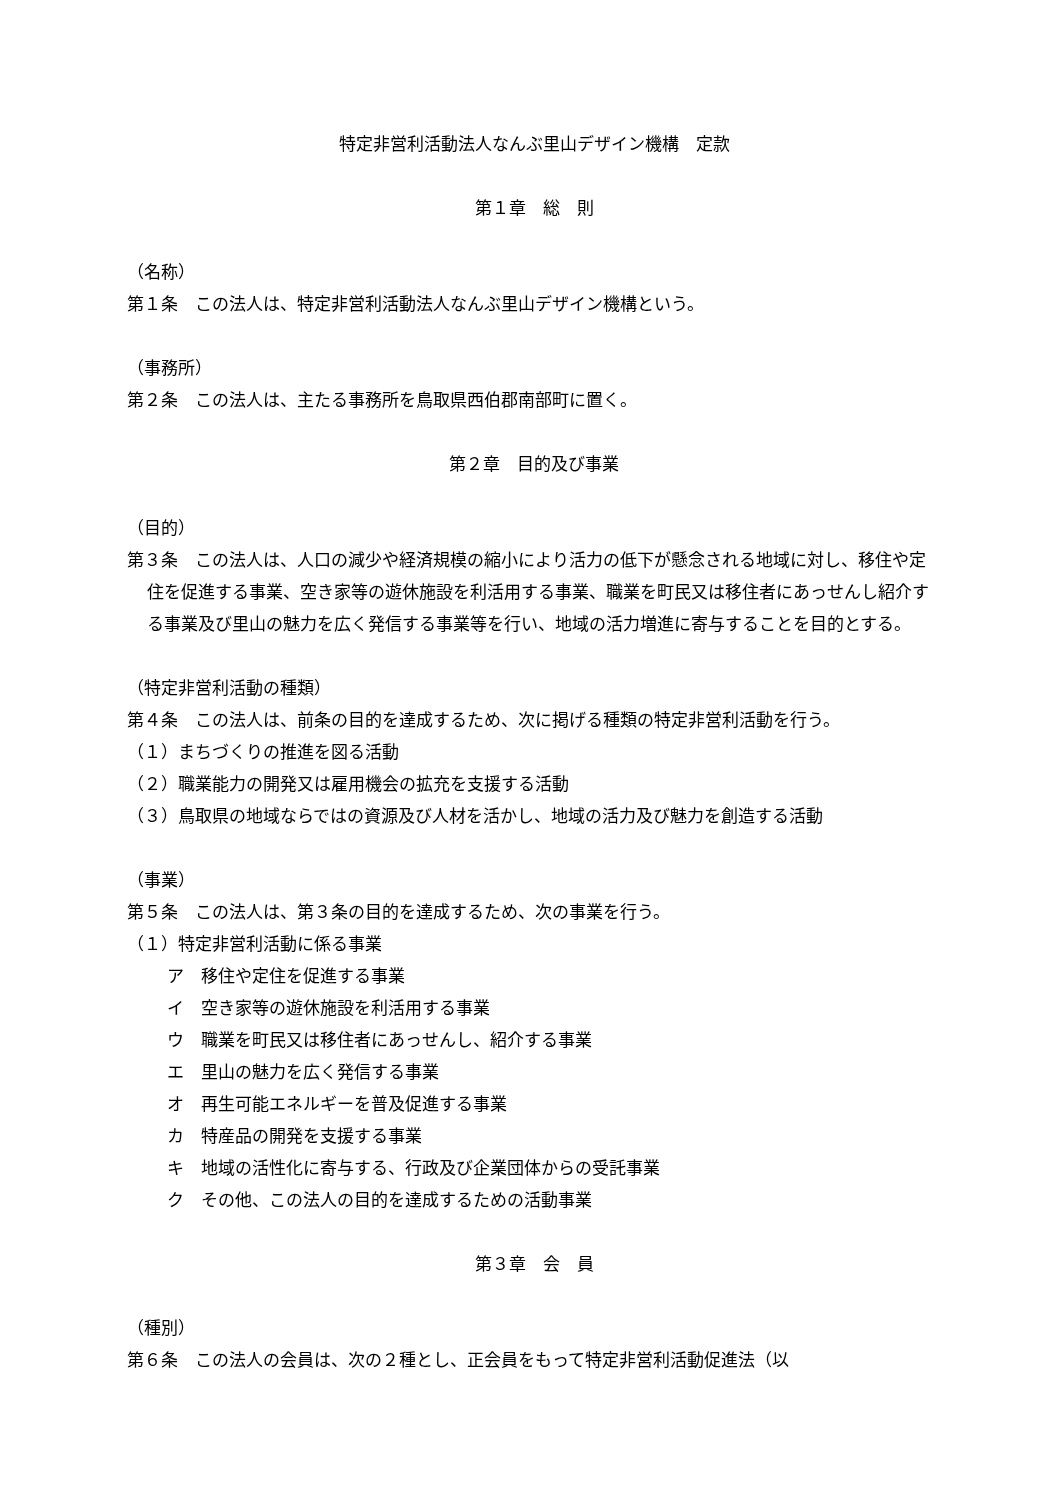特定非営利活動法人なんぶ里山デザイン機構　定款
第１章　総　則
（名称）
第１条　この法人は、特定非営利活動法人なんぶ里山デザイン機構という。
（事務所）
第２条　この法人は、主たる事務所を鳥取県西伯郡南部町に置く。
第２章　目的及び事業
（目的）
第３条　この法人は、人口の減少や経済規模の縮小により活力の低下が懸念される地域に対し、移住や定住を促進する事業、空き家等の遊休施設を利活用する事業、職業を町民又は移住者にあっせんし紹介する事業及び里山の魅力を広く発信する事業等を行い、地域の活力増進に寄与することを目的とする。
（特定非営利活動の種類）
第４条　この法人は、前条の目的を達成するため、次に掲げる種類の特定非営利活動を行う。
（１）まちづくりの推進を図る活動
（２）職業能力の開発又は雇用機会の拡充を支援する活動
（３）鳥取県の地域ならではの資源及び人材を活かし、地域の活力及び魅力を創造する活動
（事業）
第５条　この法人は、第３条の目的を達成するため、次の事業を行う。
（１）特定非営利活動に係る事業
ア　移住や定住を促進する事業
イ　空き家等の遊休施設を利活用する事業
ウ　職業を町民又は移住者にあっせんし、紹介する事業
エ　里山の魅力を広く発信する事業
オ　再生可能エネルギーを普及促進する事業
カ　特産品の開発を支援する事業
キ　地域の活性化に寄与する、行政及び企業団体からの受託事業
ク　その他、この法人の目的を達成するための活動事業
第３章　会　員
（種別）
第６条　この法人の会員は、次の２種とし、正会員をもって特定非営利活動促進法（以